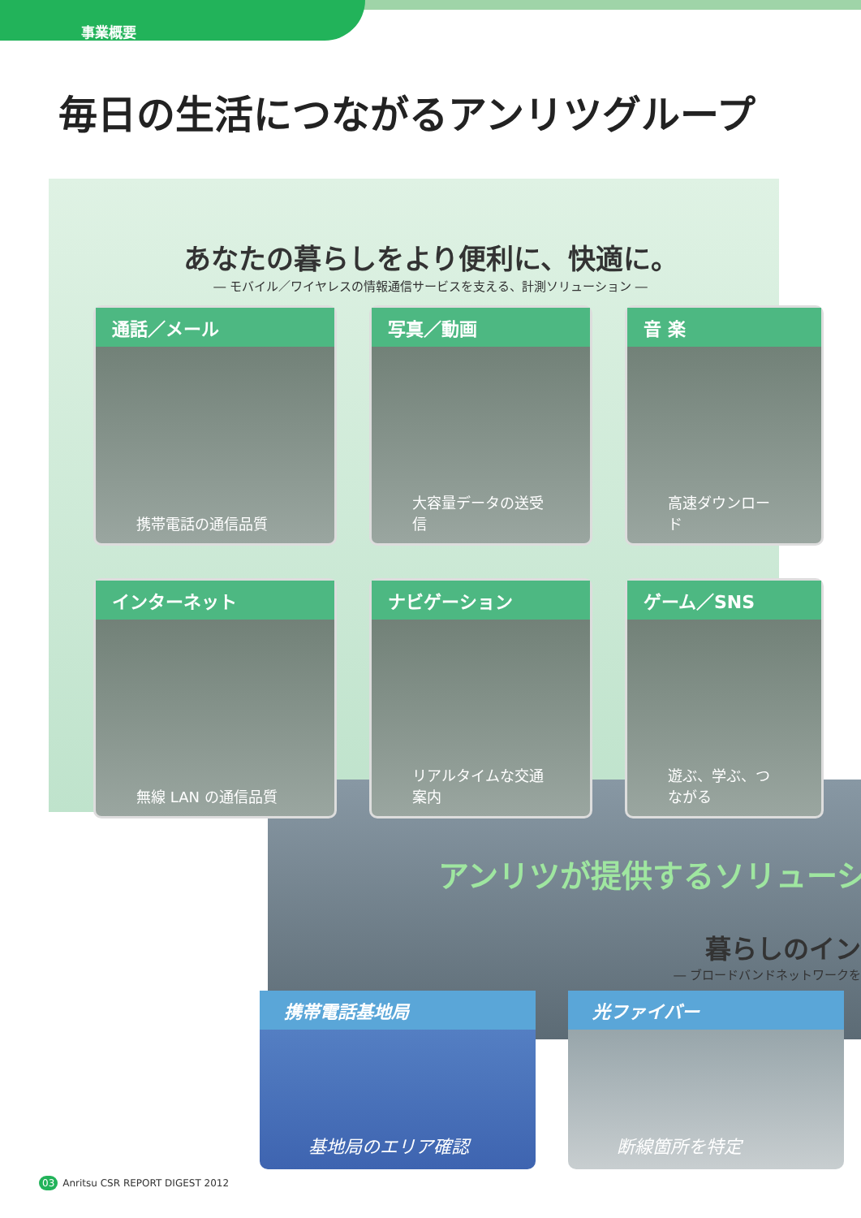事業概要
毎日の生活につながるアンリツグループ
あなたの暮らしをより便利に、快適に。
― モバイル／ワイヤレスの情報通信サービスを支える、計測ソリューション ―
通話／メール
携帯電話の通信品質
写真／動画
大容量データの送受信
音 楽
高速ダウンロード
インターネット
無線 LAN の通信品質
ナビゲーション
リアルタイムな交通案内
ゲーム／SNS
遊ぶ、学ぶ、つながる
アンリツが提供するソリューシ
暮らしのイン
― ブロードバンドネットワークを
携帯電話基地局
基地局のエリア確認
光ファイバー
断線箇所を特定
03 Anritsu CSR REPORT DIGEST 2012